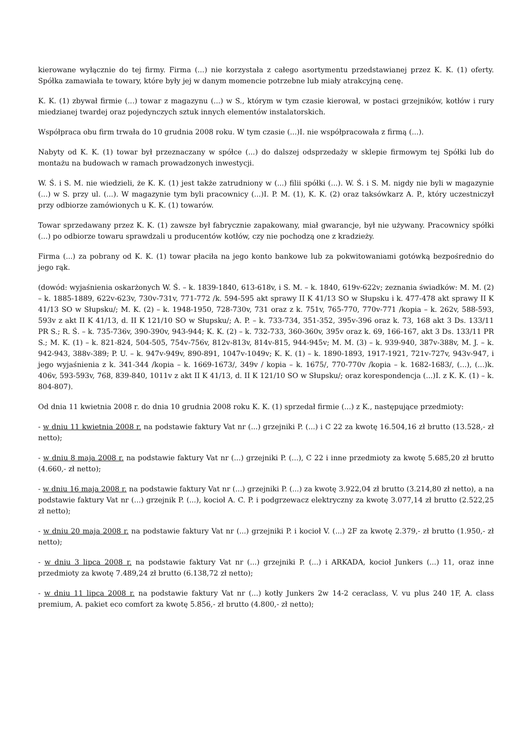kierowane wyłącznie do tej firmy. Firma (...) nie korzystała z całego asortymentu przedstawianej przez K. K. (1) oferty. Spółka zamawiała te towary, które były jej w danym momencie potrzebne lub miały atrakcyjną cenę.
K. K. (1) zbywał firmie (...) towar z magazynu (...) w S., którym w tym czasie kierował, w postaci grzejników, kotłów i rury miedzianej twardej oraz pojedynczych sztuk innych elementów instalatorskich.
Współpraca obu firm trwała do 10 grudnia 2008 roku. W tym czasie (...)I. nie współpracowała z firmą (...).
Nabyty od K. K. (1) towar był przeznaczany w spółce (...) do dalszej odsprzedaży w sklepie firmowym tej Spółki lub do montażu na budowach w ramach prowadzonych inwestycji.
W. Ś. i S. M. nie wiedzieli, że K. K. (1) jest także zatrudniony w (...) filii spółki (...). W. Ś. i S. M. nigdy nie byli w magazynie (...) w S. przy ul. (...). W magazynie tym byli pracownicy (...)I. P. M. (1), K. K. (2) oraz taksówkarz A. P., który uczestniczył przy odbiorze zamówionych u K. K. (1) towarów.
Towar sprzedawany przez K. K. (1) zawsze był fabrycznie zapakowany, miał gwarancje, był nie używany. Pracownicy spółki (...) po odbiorze towaru sprawdzali u producentów kotłów, czy nie pochodzą one z kradzieży.
Firma (...) za pobrany od K. K. (1) towar płaciła na jego konto bankowe lub za pokwitowaniami gotówką bezpośrednio do jego rąk.
(dowód: wyjaśnienia oskarżonych W. Ś. – k. 1839-1840, 613-618v, i S. M. – k. 1840, 619v-622v; zeznania świadków: M. M. (2) – k. 1885-1889, 622v-623v, 730v-731v, 771-772 /k. 594-595 akt sprawy II K 41/13 SO w Słupsku i k. 477-478 akt sprawy II K 41/13 SO w Słupsku/; M. K. (2) – k. 1948-1950, 728-730v, 731 oraz z k. 751v, 765-770, 770v-771 /kopia – k. 262v, 588-593, 593v z akt II K 41/13, d. II K 121/10 SO w Słupsku/; A. P. – k. 733-734, 351-352, 395v-396 oraz k. 73, 168 akt 3 Ds. 133/11 PR S.; R. Ś. – k. 735-736v, 390-390v, 943-944; K. K. (2) – k. 732-733, 360-360v, 395v oraz k. 69, 166-167, akt 3 Ds. 133/11 PR S.; M. K. (1) – k. 821-824, 504-505, 754v-756v, 812v-813v, 814v-815, 944-945v; M. M. (3) – k. 939-940, 387v-388v, M. J. – k. 942-943, 388v-389; P. U. – k. 947v-949v, 890-891, 1047v-1049v; K. K. (1) – k. 1890-1893, 1917-1921, 721v-727v, 943v-947, i jego wyjaśnienia z k. 341-344 /kopia – k. 1669-1673/, 349v / kopia – k. 1675/, 770-770v /kopia – k. 1682-1683/, (...), (...)k. 406v, 593-593v, 768, 839-840, 1011v z akt II K 41/13, d. II K 121/10 SO w Słupsku/; oraz korespondencja (...)I. z K. K. (1) – k. 804-807).
Od dnia 11 kwietnia 2008 r. do dnia 10 grudnia 2008 roku K. K. (1) sprzedał firmie (...) z K., następujące przedmioty:
- w dniu 11 kwietnia 2008 r. na podstawie faktury Vat nr (...) grzejniki P. (...) i C 22 za kwotę 16.504,16 zł brutto (13.528,- zł netto);
- w dniu 8 maja 2008 r. na podstawie faktury Vat nr (...) grzejniki P. (...), C 22 i inne przedmioty za kwotę 5.685,20 zł brutto (4.660,- zł netto);
- w dniu 16 maja 2008 r. na podstawie faktury Vat nr (...) grzejniki P. (...) za kwotę 3.922,04 zł brutto (3.214,80 zł netto), a na podstawie faktury Vat nr (...) grzejnik P. (...), kocioł A. C. P. i podgrzewacz elektryczny za kwotę 3.077,14 zł brutto (2.522,25 zł netto);
- w dniu 20 maja 2008 r. na podstawie faktury Vat nr (...) grzejniki P. i kocioł V. (...) 2F za kwotę 2.379,- zł brutto (1.950,- zł netto);
- w dniu 3 lipca 2008 r. na podstawie faktury Vat nr (...) grzejniki P. (...) i ARKADA, kocioł Junkers (...) 11, oraz inne przedmioty za kwotę 7.489,24 zł brutto (6.138,72 zł netto);
- w dniu 11 lipca 2008 r. na podstawie faktury Vat nr (...) kotły Junkers 2w 14-2 ceraclass, V. vu plus 240 1F, A. class premium, A. pakiet eco comfort za kwotę 5.856,- zł brutto (4.800,- zł netto);